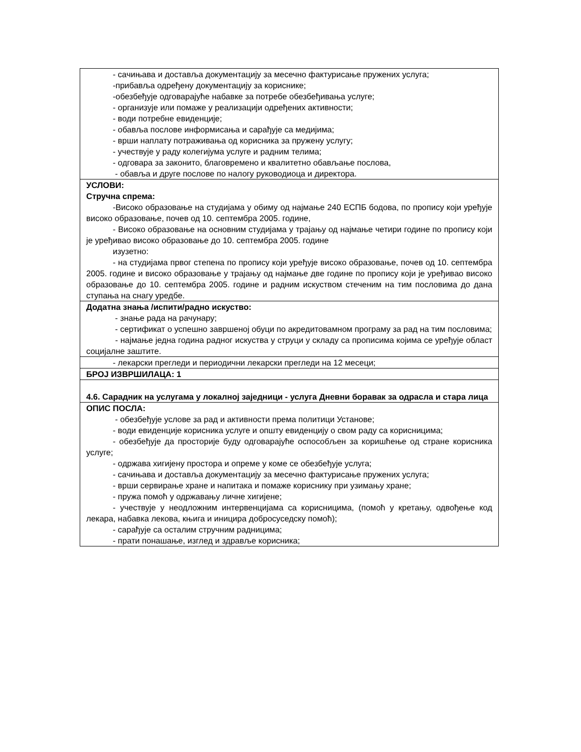| - сачињава и доставља документацију за месечно фактурисање пружених услуга; -прибавља одређену документацију за кориснике; -обезбеђује одговарајуће набавке за потребе обезбеђивања услуге; - организује или помаже у реализацији одређених активности; - води потребне евиденције; - обавља послове информисања и сарађује са медијима; - врши наплату потраживања од корисника за пружену услугу; - учествује у раду колегијума услуге и радним телима; - одговара за законито, благовремено и квалитетно обављање послова, - обавља и друге послове по налогу руководиоца и директора. |
| УСЛОВИ: Стручна спрема: -Високо образовање на студијама у обиму од најмање 240 ЕСПБ бодова, по пропису који уређује високо образовање, почев од 10. септембра 2005. године, - Високо образовање на основним студијама у трајању од најмање четири године по пропису који је уређивао високо образовање до 10. септембра 2005. године изузетно: - на студијама првог степена по пропису који уређује високо образовање, почев од 10. септембра 2005. године и високо образовање у трајању од најмање две године по пропису који је уређивао високо образовање до 10. септембра 2005. године и радним искуством стеченим на тим пословима до дана ступања на снагу уредбе. |
| Додатна знања /испити/радно искуство: - знање рада на рачунару; - сертификат о успешно завршеној обуци по акредитовамном програму за рад на тим пословима; - најмање једна година радног искуства у струци у складу са прописима којима се уређује област социјалне заштите. |
| - лекарски прегледи и периодични лекарски прегледи на 12 месеци; |
| БРОЈ ИЗВРШИЛАЦА: 1 |
| 4.6. Сарадник на услугама у локалној заједници - услуга Дневни боравак за одрасла и стара лица |
| ОПИС ПОСЛА: - обезбеђује услове за рад и активности према политици Установе; - води евиденције корисника услуге и општу евиденцију о свом раду са корисницима; - обезбеђује да просторије буду одговарајуће оспособљен за коришћење од стране корисника услуге; - одржава хигијену простора и опреме у коме се обезбеђује услуга; - сачињава и доставља документацију за месечно фактурисање пружених услуга; - врши сервирање хране и напитака и помаже кориснику при узимању хране; - пружа помоћ у одржавању личне хигијене; - учествује у неодложним интервенцијама са корисницима, (помоћ у кретању, одвођење код лекара, набавка лекова, књига и иницира добросуседску помоћ); - сарађује са осталим стручним радницима; - прати понашање, изглед и здравље корисника; |